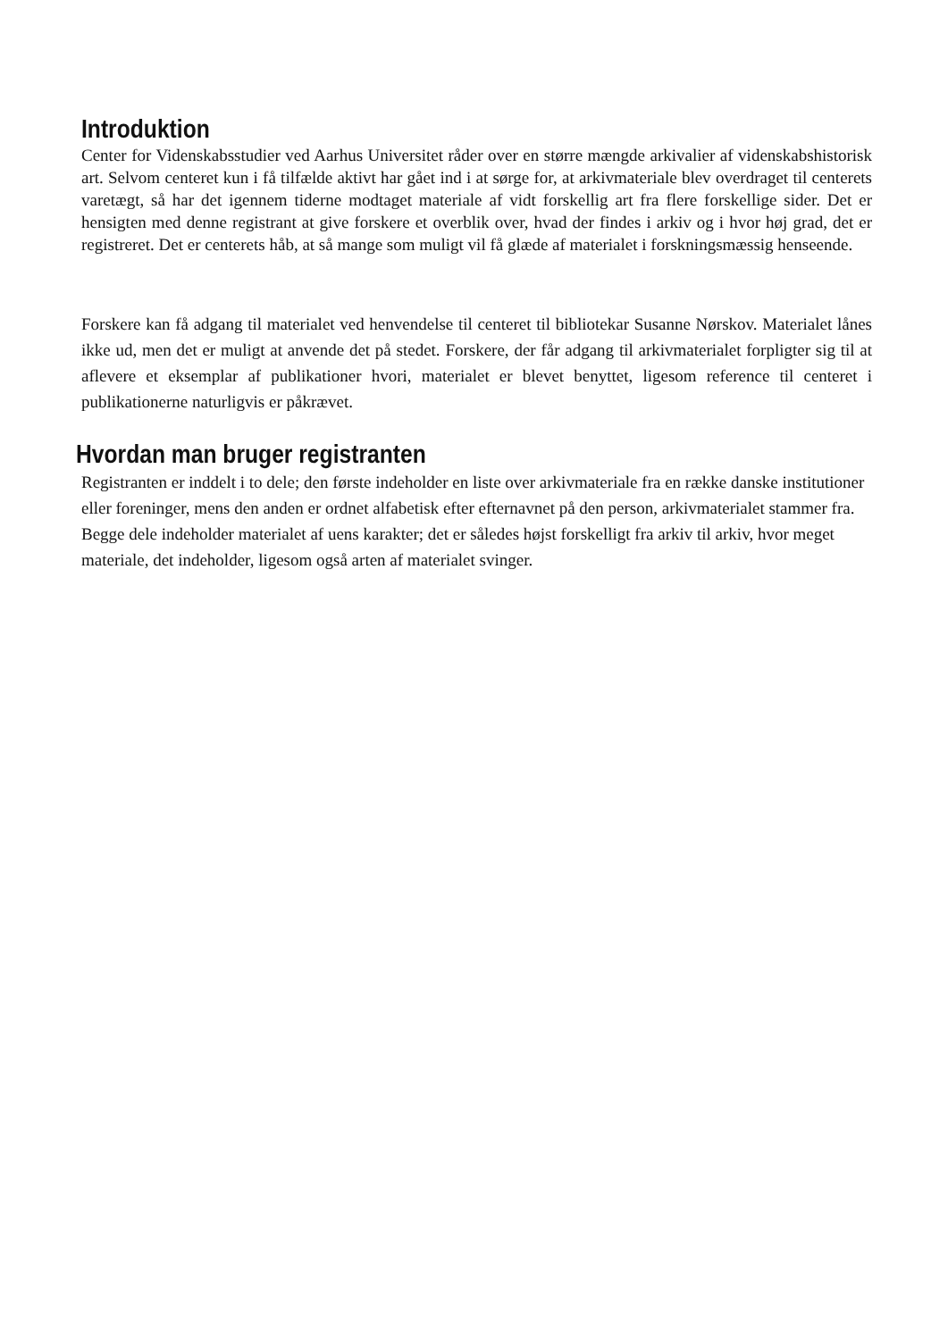Introduktion
Center for Videnskabsstudier ved Aarhus Universitet råder over en større mængde arkivalier af videnskabshistorisk art. Selvom centeret kun i få tilfælde aktivt har gået ind i at sørge for, at arkivmateriale blev overdraget til centerets varetægt, så har det igennem tiderne modtaget materiale af vidt forskellig art fra flere forskellige sider. Det er hensigten med denne registrant at give forskere et overblik over, hvad der findes i arkiv og i hvor høj grad, det er registreret. Det er centerets håb, at så mange som muligt vil få glæde af materialet i forskningsmæssig henseende.
Forskere kan få adgang til materialet ved henvendelse til centeret til bibliotekar Susanne Nørskov. Materialet lånes ikke ud, men det er muligt at anvende det på stedet. Forskere, der får adgang til arkivmaterialet forpligter sig til at aflevere et eksemplar af publikationer hvori, materialet er blevet benyttet, ligesom reference til centeret i publikationerne naturligvis er påkrævet.
Hvordan man bruger registranten
Registranten er inddelt i to dele; den første indeholder en liste over arkivmateriale fra en række danske institutioner eller foreninger, mens den anden er ordnet alfabetisk efter efternavnet på den person, arkivmaterialet stammer fra. Begge dele indeholder materialet af uens karakter; det er således højst forskelligt fra arkiv til arkiv, hvor meget materiale, det indeholder, ligesom også arten af materialet svinger.